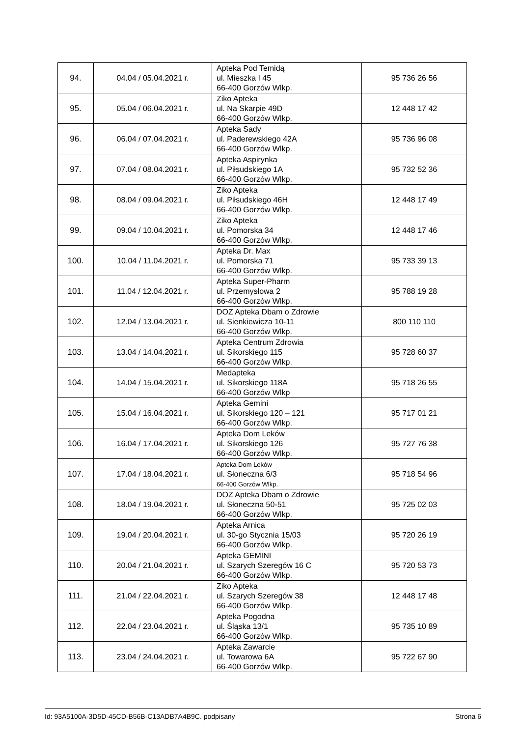| 94. | 04.04 / 05.04.2021 r. | Apteka Pod Temidą ul. Mieszka I 45 66-400 Gorzów Wlkp. | 95 736 26 56 |
| 95. | 05.04 / 06.04.2021 r. | Ziko Apteka ul. Na Skarpie 49D 66-400 Gorzów Wlkp. | 12 448 17 42 |
| 96. | 06.04 / 07.04.2021 r. | Apteka Sady ul. Paderewskiego 42A 66-400 Gorzów Wlkp. | 95 736 96 08 |
| 97. | 07.04 / 08.04.2021 r. | Apteka Aspirynka ul. Piłsudskiego 1A 66-400 Gorzów Wlkp. | 95 732 52 36 |
| 98. | 08.04 / 09.04.2021 r. | Ziko Apteka ul. Piłsudskiego 46H 66-400 Gorzów Wlkp. | 12 448 17 49 |
| 99. | 09.04 / 10.04.2021 r. | Ziko Apteka ul. Pomorska 34 66-400 Gorzów Wlkp. | 12 448 17 46 |
| 100. | 10.04 / 11.04.2021 r. | Apteka Dr. Max ul. Pomorska 71 66-400 Gorzów Wlkp. | 95 733 39 13 |
| 101. | 11.04 / 12.04.2021 r. | Apteka Super-Pharm ul. Przemysłowa 2 66-400 Gorzów Wlkp. | 95 788 19 28 |
| 102. | 12.04 / 13.04.2021 r. | DOZ Apteka Dbam o Zdrowie ul. Sienkiewicza 10-11 66-400 Gorzów Wlkp. | 800 110 110 |
| 103. | 13.04 / 14.04.2021 r. | Apteka Centrum Zdrowia ul. Sikorskiego 115 66-400 Gorzów Wlkp. | 95 728 60 37 |
| 104. | 14.04 / 15.04.2021 r. | Medapteka ul. Sikorskiego 118A 66-400 Gorzów Wlkp | 95 718 26 55 |
| 105. | 15.04 / 16.04.2021 r. | Apteka Gemini ul. Sikorskiego 120 – 121 66-400 Gorzów Wlkp. | 95 717 01 21 |
| 106. | 16.04 / 17.04.2021 r. | Apteka Dom Leków ul. Sikorskiego 126 66-400 Gorzów Wlkp. | 95 727 76 38 |
| 107. | 17.04 / 18.04.2021 r. | Apteka Dom Leków ul. Słoneczna 6/3 66-400 Gorzów Wlkp. | 95 718 54 96 |
| 108. | 18.04 / 19.04.2021 r. | DOZ Apteka Dbam o Zdrowie ul. Słoneczna 50-51 66-400 Gorzów Wlkp. | 95 725 02 03 |
| 109. | 19.04 / 20.04.2021 r. | Apteka Arnica ul. 30-go Stycznia 15/03 66-400 Gorzów Wlkp. | 95 720 26 19 |
| 110. | 20.04 / 21.04.2021 r. | Apteka GEMINI ul. Szarych Szeregów 16 C 66-400 Gorzów Wlkp. | 95 720 53 73 |
| 111. | 21.04 / 22.04.2021 r. | Ziko Apteka ul. Szarych Szeregów 38 66-400 Gorzów Wlkp. | 12 448 17 48 |
| 112. | 22.04 / 23.04.2021 r. | Apteka Pogodna ul. Śląska 13/1 66-400 Gorzów Wlkp. | 95 735 10 89 |
| 113. | 23.04 / 24.04.2021 r. | Apteka Zawarcie ul. Towarowa 6A 66-400 Gorzów Wlkp. | 95 722 67 90 |
Id: 93A5100A-3D5D-45CD-B56B-C13ADB7A4B9C. podpisany Strona 6